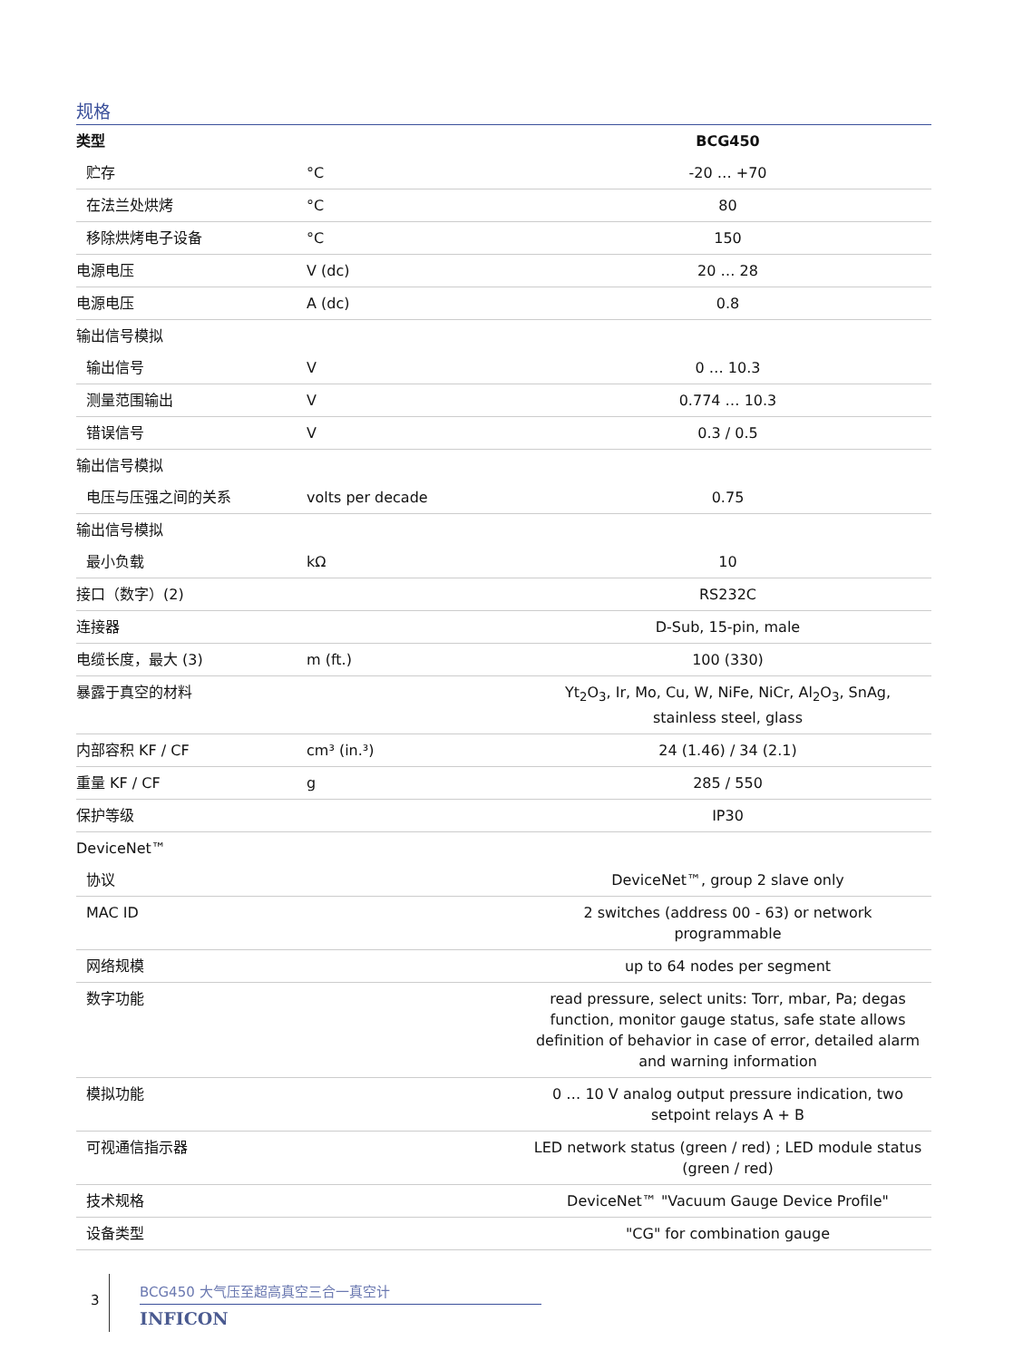规格
| 类型 | | BCG450 |
| --- | --- | --- |
| 贮存 | °C | -20 … +70 |
| 在法兰处烘烤 | °C | 80 |
| 移除烘烤电子设备 | °C | 150 |
| 电源电压 | V (dc) | 20 … 28 |
| 电源电压 | A (dc) | 0.8 |
| 输出信号模拟 | | |
| 输出信号 | V | 0 … 10.3 |
| 测量范围输出 | V | 0.774 … 10.3 |
| 错误信号 | V | 0.3 / 0.5 |
| 输出信号模拟 | | |
| 电压与压强之间的关系 | volts per decade | 0.75 |
| 输出信号模拟 | | |
| 最小负载 | kΩ | 10 |
| 接口（数字）(2) | | RS232C |
| 连接器 | | D-Sub, 15-pin, male |
| 电缆长度，最大 (3) | m (ft.) | 100 (330) |
| 暴露于真空的材料 | | Yt<sub>2</sub>O<sub>3</sub>, Ir, Mo, Cu, W, NiFe, NiCr, Al<sub>2</sub>O<sub>3</sub>, SnAg, stainless steel, glass |
| 内部容积 KF / CF | cm³ (in.³) | 24 (1.46) / 34 (2.1) |
| 重量 KF / CF | g | 285 / 550 |
| 保护等级 | | IP30 |
| DeviceNet™ | | |
| 协议 | | DeviceNet™, group 2 slave only |
| MAC ID | | 2 switches (address 00 - 63) or network programmable |
| 网络规模 | | up to 64 nodes per segment |
| 数字功能 | | read pressure, select units: Torr, mbar, Pa; degas function, monitor gauge status, safe state allows definition of behavior in case of error, detailed alarm and warning information |
| 模拟功能 | | 0 … 10 V analog output pressure indication, two setpoint relays A + B |
| 可视通信指示器 | | LED network status (green / red) ; LED module status (green / red) |
| 技术规格 | | DeviceNet™ "Vacuum Gauge Device Profile" |
| 设备类型 | | "CG" for combination gauge |
3
BCG450 大气压至超高真空三合一真空计
INFICON